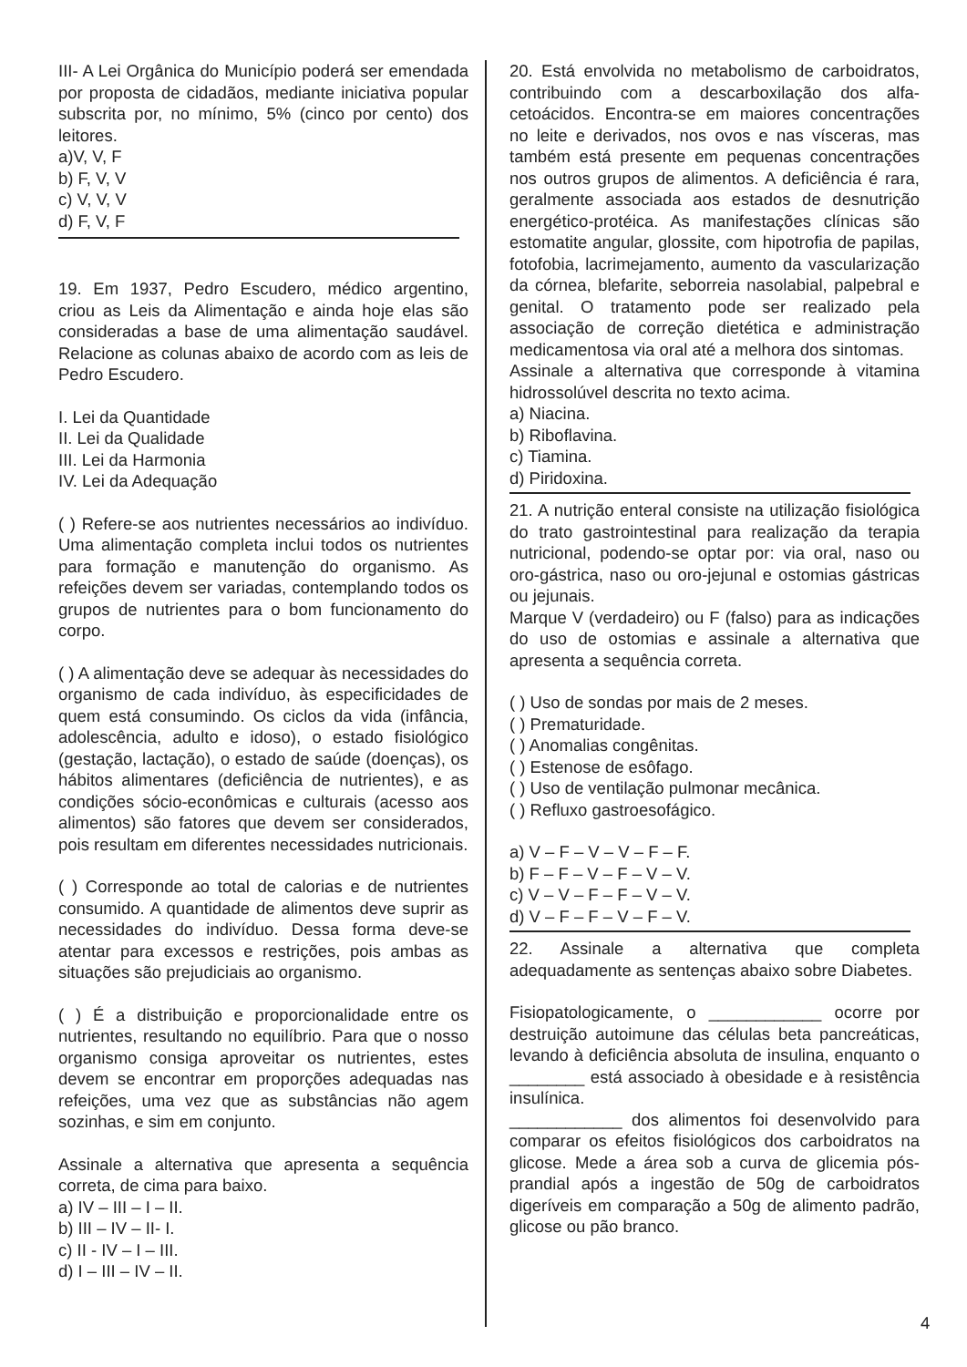III- A Lei Orgânica do Município poderá ser emendada por proposta de cidadãos, mediante iniciativa popular subscrita por, no mínimo, 5% (cinco por cento) dos leitores.
a)V, V, F
b) F, V, V
c) V, V, V
d) F, V, F
19. Em 1937, Pedro Escudero, médico argentino, criou as Leis da Alimentação e ainda hoje elas são consideradas a base de uma alimentação saudável. Relacione as colunas abaixo de acordo com as leis de Pedro Escudero.
I. Lei da Quantidade
II. Lei da Qualidade
III. Lei da Harmonia
IV. Lei da Adequação
( ) Refere-se aos nutrientes necessários ao indivíduo. Uma alimentação completa inclui todos os nutrientes para formação e manutenção do organismo. As refeições devem ser variadas, contemplando todos os grupos de nutrientes para o bom funcionamento do corpo.
( ) A alimentação deve se adequar às necessidades do organismo de cada indivíduo, às especificidades de quem está consumindo. Os ciclos da vida (infância, adolescência, adulto e idoso), o estado fisiológico (gestação, lactação), o estado de saúde (doenças), os hábitos alimentares (deficiência de nutrientes), e as condições sócio-econômicas e culturais (acesso aos alimentos) são fatores que devem ser considerados, pois resultam em diferentes necessidades nutricionais.
( ) Corresponde ao total de calorias e de nutrientes consumido. A quantidade de alimentos deve suprir as necessidades do indivíduo. Dessa forma deve-se atentar para excessos e restrições, pois ambas as situações são prejudiciais ao organismo.
( ) É a distribuição e proporcionalidade entre os nutrientes, resultando no equilíbrio. Para que o nosso organismo consiga aproveitar os nutrientes, estes devem se encontrar em proporções adequadas nas refeições, uma vez que as substâncias não agem sozinhas, e sim em conjunto.
Assinale a alternativa que apresenta a sequência correta, de cima para baixo.
a) IV – III – I – II.
b) III – IV – II- I.
c) II - IV – I – III.
d) I – III – IV – II.
20. Está envolvida no metabolismo de carboidratos, contribuindo com a descarboxilação dos alfa-cetoácidos. Encontra-se em maiores concentrações no leite e derivados, nos ovos e nas vísceras, mas também está presente em pequenas concentrações nos outros grupos de alimentos. A deficiência é rara, geralmente associada aos estados de desnutrição energético-protéica. As manifestações clínicas são estomatite angular, glossite, com hipotrofia de papilas, fotofobia, lacrimejamento, aumento da vascularização da córnea, blefarite, seborreia nasolabial, palpebral e genital. O tratamento pode ser realizado pela associação de correção dietética e administração medicamentosa via oral até a melhora dos sintomas.
Assinale a alternativa que corresponde à vitamina hidrossolúvel descrita no texto acima.
a) Niacina.
b) Riboflavina.
c) Tiamina.
d) Piridoxina.
21. A nutrição enteral consiste na utilização fisiológica do trato gastrointestinal para realização da terapia nutricional, podendo-se optar por: via oral, naso ou oro-gástrica, naso ou oro-jejunal e ostomias gástricas ou jejunais.
Marque V (verdadeiro) ou F (falso) para as indicações do uso de ostomias e assinale a alternativa que apresenta a sequência correta.
( ) Uso de sondas por mais de 2 meses.
( ) Prematuridade.
( ) Anomalias congênitas.
( ) Estenose de esôfago.
( ) Uso de ventilação pulmonar mecânica.
( ) Refluxo gastroesofágico.
a) V – F – V – V – F – F.
b) F – F – V – F – V – V.
c) V – V – F – F – V – V.
d) V – F – F – V – F – V.
22. Assinale a alternativa que completa adequadamente as sentenças abaixo sobre Diabetes.
Fisiopatologicamente, o ____________ ocorre por destruição autoimune das células beta pancreáticas, levando à deficiência absoluta de insulina, enquanto o ________ está associado à obesidade e à resistência insulínica.
____________ dos alimentos foi desenvolvido para comparar os efeitos fisiológicos dos carboidratos na glicose. Mede a área sob a curva de glicemia pós-prandial após a ingestão de 50g de carboidratos digeríveis em comparação a 50g de alimento padrão, glicose ou pão branco.
4